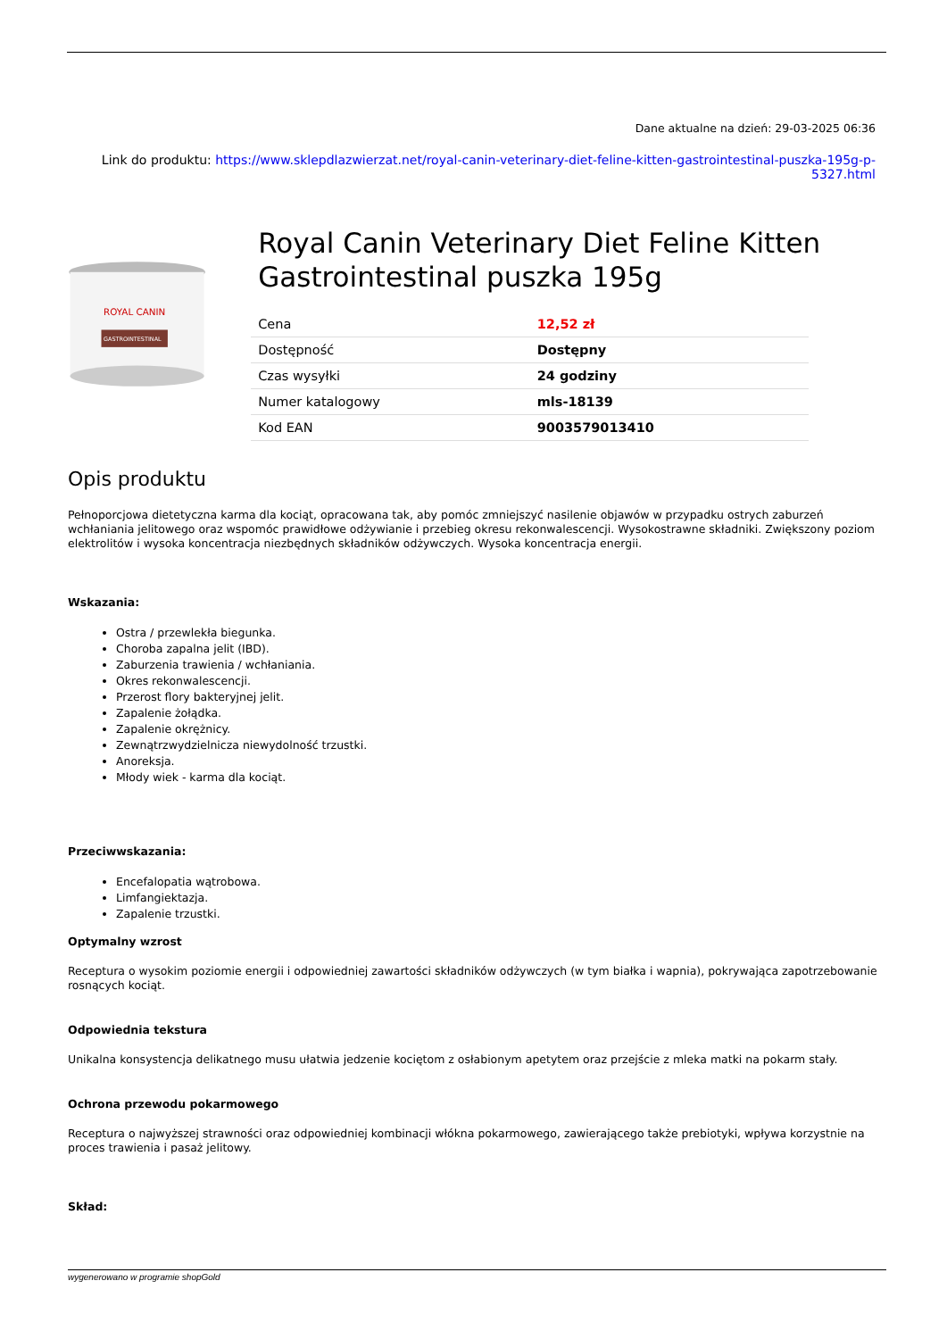Dane aktualne na dzień: 29-03-2025 06:36
Link do produktu: https://www.sklepdlazwierzat.net/royal-canin-veterinary-diet-feline-kitten-gastrointestinal-puszka-195g-p-5327.html
ROYAL CANIN
GASTROINTESTINAL
Royal Canin Veterinary Diet Feline Kitten Gastrointestinal puszka 195g
| Cena | 12,52 zł |
| Dostępność | Dostępny |
| Czas wysyłki | 24 godziny |
| Numer katalogowy | mls-18139 |
| Kod EAN | 9003579013410 |
Opis produktu
Pełnoporcjowa dietetyczna karma dla kociąt, opracowana tak, aby pomóc zmniejszyć nasilenie objawów w przypadku ostrych zaburzeń wchłaniania jelitowego oraz wspomóc prawidłowe odżywianie i przebieg okresu rekonwalescencji. Wysokostrawne składniki. Zwiększony poziom elektrolitów i wysoka koncentracja niezbędnych składników odżywczych. Wysoka koncentracja energii.
Wskazania:
Ostra / przewlekła biegunka.
Choroba zapalna jelit (IBD).
Zaburzenia trawienia / wchłaniania.
Okres rekonwalescencji.
Przerost flory bakteryjnej jelit.
Zapalenie żołądka.
Zapalenie okrężnicy.
Zewnątrzwydzielnicza niewydolność trzustki.
Anoreksja.
Młody wiek - karma dla kociąt.
Przeciwwskazania:
Encefalopatia wątrobowa.
Limfangiektazja.
Zapalenie trzustki.
Optymalny wzrost
Receptura o wysokim poziomie energii i odpowiedniej zawartości składników odżywczych (w tym białka i wapnia), pokrywająca zapotrzebowanie rosnących kociąt.
Odpowiednia tekstura
Unikalna konsystencja delikatnego musu ułatwia jedzenie kociętom z osłabionym apetytem oraz przejście z mleka matki na pokarm stały.
Ochrona przewodu pokarmowego
Receptura o najwyższej strawności oraz odpowiedniej kombinacji włókna pokarmowego, zawierającego także prebiotyki, wpływa korzystnie na proces trawienia i pasaż jelitowy.
Skład:
wygenerowano w programie shopGold